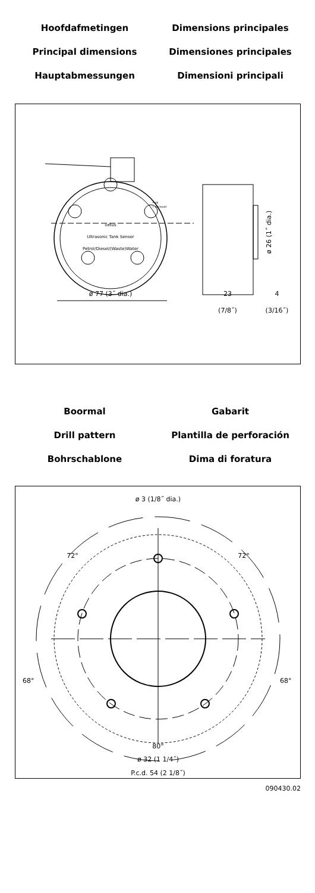Hoofdafmetingen
Dimensions principales
Principal dimensions
Dimensiones principales
Hauptabmessungen
Dimensioni principali
vetus
Ultrasonic Tank Sensor
Petrol/Diesel/(Waste)Water
• ok
• no level
ø 77 (3˝ dia.)
23
(7/8˝)
4
(3/16˝)
ø 26 (1˝ dia.)
Boormal
Gabarit
Drill pattern
Plantilla de perforación
Bohrschablone
Dima di foratura
ø 3 (1/8˝ dia.)
72°
72°
68°
68°
80°
ø 32 (1 1/4˝)
P.c.d. 54 (2 1/8˝)
090430.02